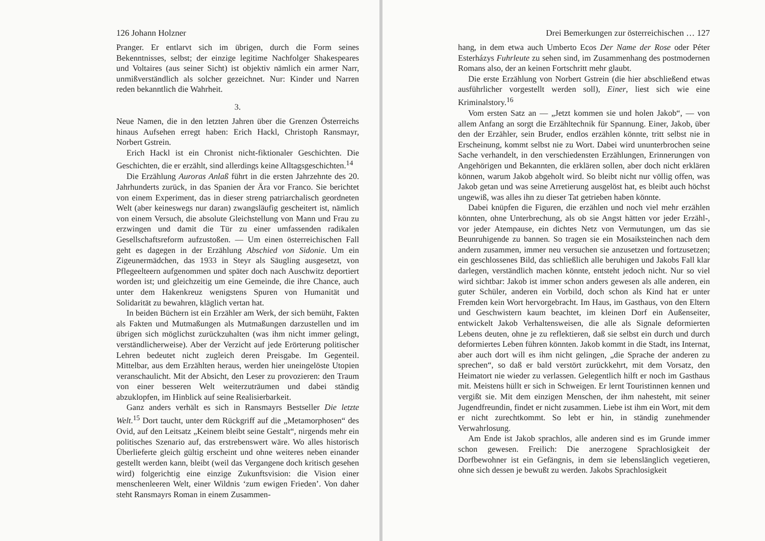126 Johann Holzner
Pranger. Er entlarvt sich im übrigen, durch die Form seines Bekenntnisses, selbst; der einzige legitime Nachfolger Shakespeares und Voltaires (aus seiner Sicht) ist objektiv nämlich ein armer Narr, unmißverständlich als solcher gezeichnet. Nur: Kinder und Narren reden bekanntlich die Wahrheit.
3.
Neue Namen, die in den letzten Jahren über die Grenzen Österreichs hinaus Aufsehen erregt haben: Erich Hackl, Christoph Ransmayr, Norbert Gstrein.
Erich Hackl ist ein Chronist nicht-fiktionaler Geschichten. Die Geschichten, die er erzählt, sind allerdings keine Alltagsgeschichten.<sup>14</sup>
Die Erzählung Auroras Anlaß führt in die ersten Jahrzehnte des 20. Jahrhunderts zurück, in das Spanien der Ära vor Franco. Sie berichtet von einem Experiment, das in dieser streng patriarchalisch geordneten Welt (aber keineswegs nur daran) zwangsläufig gescheitert ist, nämlich von einem Versuch, die absolute Gleichstellung von Mann und Frau zu erzwingen und damit die Tür zu einer umfassenden radikalen Gesellschaftsreform aufzustoßen. — Um einen österreichischen Fall geht es dagegen in der Erzählung Abschied von Sidonie. Um ein Zigeunermädchen, das 1933 in Steyr als Säugling ausgesetzt, von Pflegeelteern aufgenommen und später doch nach Auschwitz deportiert worden ist; und gleichzeitig um eine Gemeinde, die ihre Chance, auch unter dem Hakenkreuz wenigstens Spuren von Humanität und Solidarität zu bewahren, kläglich vertan hat.
In beiden Büchern ist ein Erzähler am Werk, der sich bemüht, Fakten als Fakten und Mutmaßungen als Mutmaßungen darzustellen und im übrigen sich möglichst zurückzuhalten (was ihm nicht immer gelingt, verständlicherweise). Aber der Verzicht auf jede Erörterung politischer Lehren bedeutet nicht zugleich deren Preisgabe. Im Gegenteil. Mittelbar, aus dem Erzählten heraus, werden hier uneingelöste Utopien veranschaulicht. Mit der Absicht, den Leser zu provozieren: den Traum von einer besseren Welt weiterzuträumen und dabei ständig abzuklopfen, im Hinblick auf seine Realisierbarkeit.
Ganz anders verhält es sich in Ransmayrs Bestseller Die letzte Welt.<sup>15</sup> Dort taucht, unter dem Rückgriff auf die „Metamorphosen“ des Ovid, auf den Leitsatz „Keinem bleibt seine Gestalt“, nirgends mehr ein politisches Szenario auf, das erstrebenswert wäre. Wo alles historisch Überlieferte gleich gültig erscheint und ohne weiteres neben einander gestellt werden kann, bleibt (weil das Vergangene doch kritisch gesehen wird) folgerichtig eine einzige Zukunftsvision: die Vision einer menschenleeren Welt, einer Wildnis ‘zum ewigen Frieden’. Von daher steht Ransmayrs Roman in einem Zusammen-
Drei Bemerkungen zur österreichischen … 127
hang, in dem etwa auch Umberto Ecos Der Name der Rose oder Péter Esterházys Fuhrleute zu sehen sind, im Zusammenhang des postmodernen Romans also, der an keinen Fortschritt mehr glaubt.
Die erste Erzählung von Norbert Gstrein (die hier abschließend etwas ausführlicher vorgestellt werden soll), Einer, liest sich wie eine Kriminalstory.<sup>16</sup>
Vom ersten Satz an — „Jetzt kommen sie und holen Jakob“, — von allem Anfang an sorgt die Erzähltechnik für Spannung. Einer, Jakob, über den der Erzähler, sein Bruder, endlos erzählen könnte, tritt selbst nie in Erscheinung, kommt selbst nie zu Wort. Dabei wird ununterbrochen seine Sache verhandelt, in den verschiedensten Erzählungen, Erinnerungen von Angehörigen und Bekannten, die erklären sollen, aber doch nicht erklären können, warum Jakob abgeholt wird. So bleibt nicht nur völlig offen, was Jakob getan und was seine Arretierung ausgelöst hat, es bleibt auch höchst ungewiß, was alles ihn zu dieser Tat getrieben haben könnte.
Dabei knüpfen die Figuren, die erzählen und noch viel mehr erzählen könnten, ohne Unterbrechung, als ob sie Angst hätten vor jeder Erzähl-, vor jeder Atempause, ein dichtes Netz von Vermutungen, um das sie Beunruhigende zu bannen. So tragen sie ein Mosaiksteinchen nach dem andern zusammen, immer neu versuchen sie anzusetzen und fortzusetzen; ein geschlossenes Bild, das schließlich alle beruhigen und Jakobs Fall klar darlegen, verständlich machen könnte, entsteht jedoch nicht. Nur so viel wird sichtbar: Jakob ist immer schon anders gewesen als alle anderen, ein guter Schüler, anderen ein Vorbild, doch schon als Kind hat er unter Fremden kein Wort hervorgebracht. Im Haus, im Gasthaus, von den Eltern und Geschwistern kaum beachtet, im kleinen Dorf ein Außenseiter, entwickelt Jakob Verhaltensweisen, die alle als Signale deformierten Lebens deuten, ohne je zu reflektieren, daß sie selbst ein durch und durch deformiertes Leben führen könnten. Jakob kommt in die Stadt, ins Internat, aber auch dort will es ihm nicht gelingen, „die Sprache der anderen zu sprechen“, so daß er bald verstört zurückkehrt, mit dem Vorsatz, den Heimatort nie wieder zu verlassen. Gelegentlich hilft er noch im Gasthaus mit. Meistens hüllt er sich in Schweigen. Er lernt Touristinnen kennen und vergißt sie. Mit dem einzigen Menschen, der ihm nahesteht, mit seiner Jugendfreundin, findet er nicht zusammen. Liebe ist ihm ein Wort, mit dem er nicht zurechtkommt. So lebt er hin, in ständig zunehmender Verwahrlosung.
Am Ende ist Jakob sprachlos, alle anderen sind es im Grunde immer schon gewesen. Freilich: Die anerzogene Sprachlosigkeit der Dorfbewohner ist ein Gefängnis, in dem sie lebenslänglich vegetieren, ohne sich dessen je bewußt zu werden. Jakobs Sprachlosigkeit